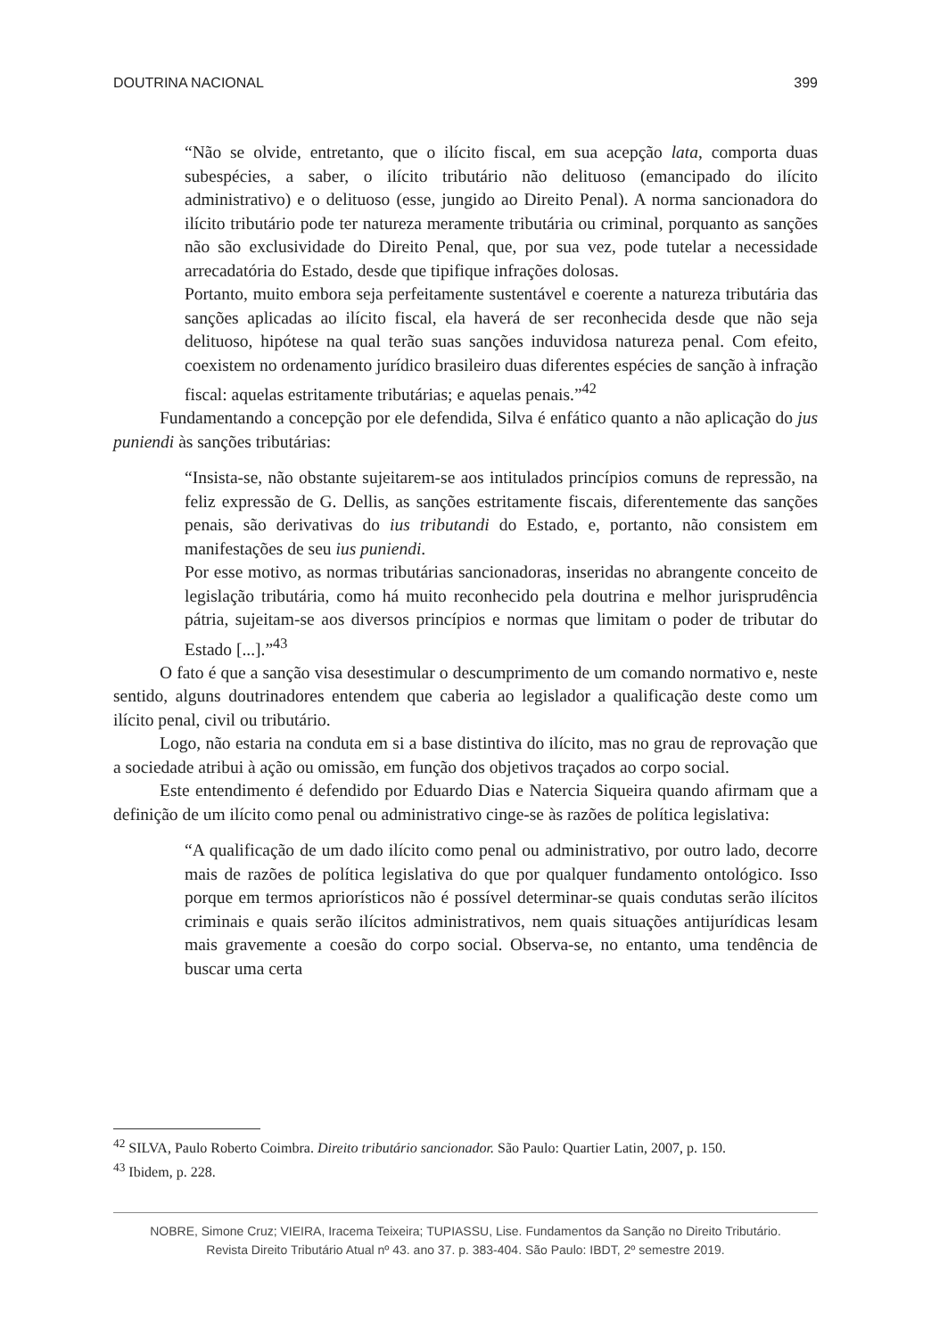DOUTRINA NACIONAL 399
“Não se olvide, entretanto, que o ilícito fiscal, em sua acepção lata, comporta duas subespécies, a saber, o ilícito tributário não delituoso (emancipado do ilícito administrativo) e o delituoso (esse, jungido ao Direito Penal). A norma sancionadora do ilícito tributário pode ter natureza meramente tributária ou criminal, porquanto as sanções não são exclusividade do Direito Penal, que, por sua vez, pode tutelar a necessidade arrecadatória do Estado, desde que tipifique infrações dolosas.
Portanto, muito embora seja perfeitamente sustentável e coerente a natureza tributária das sanções aplicadas ao ilícito fiscal, ela haverá de ser reconhecida desde que não seja delituoso, hipótese na qual terão suas sanções induvidosa natureza penal. Com efeito, coexistem no ordenamento jurídico brasileiro duas diferentes espécies de sanção à infração fiscal: aquelas estritamente tributárias; e aquelas penais.”<sup>42</sup>
Fundamentando a concepção por ele defendida, Silva é enfático quanto a não aplicação do jus puniendi às sanções tributárias:
“Insista-se, não obstante sujeitarem-se aos intitulados princípios comuns de repressão, na feliz expressão de G. Dellis, as sanções estritamente fiscais, diferentemente das sanções penais, são derivativas do ius tributandi do Estado, e, portanto, não consistem em manifestações de seu ius puniendi.
Por esse motivo, as normas tributárias sancionadoras, inseridas no abrangente conceito de legislação tributária, como há muito reconhecido pela doutrina e melhor jurisprudência pátria, sujeitam-se aos diversos princípios e normas que limitam o poder de tributar do Estado [...].”<sup>43</sup>
O fato é que a sanção visa desestimular o descumprimento de um comando normativo e, neste sentido, alguns doutrinadores entendem que caberia ao legislador a qualificação deste como um ilícito penal, civil ou tributário.
Logo, não estaria na conduta em si a base distintiva do ilícito, mas no grau de reprovação que a sociedade atribui à ação ou omissão, em função dos objetivos traçados ao corpo social.
Este entendimento é defendido por Eduardo Dias e Natercia Siqueira quando afirmam que a definição de um ilícito como penal ou administrativo cinge-se às razões de política legislativa:
“A qualificação de um dado ilícito como penal ou administrativo, por outro lado, decorre mais de razões de política legislativa do que por qualquer fundamento ontológico. Isso porque em termos apriorísticos não é possível determinar-se quais condutas serão ilícitos criminais e quais serão ilícitos administrativos, nem quais situações antijurídicas lesam mais gravemente a coesão do corpo social. Observa-se, no entanto, uma tendência de buscar uma certa
<sup>42</sup> SILVA, Paulo Roberto Coimbra. Direito tributário sancionador. São Paulo: Quartier Latin, 2007, p. 150.
<sup>43</sup> Ibidem, p. 228.
NOBRE, Simone Cruz; VIEIRA, Iracema Teixeira; TUPIASSU, Lise. Fundamentos da Sanção no Direito Tributário.
Revista Direito Tributário Atual nº 43. ano 37. p. 383-404. São Paulo: IBDT, 2º semestre 2019.